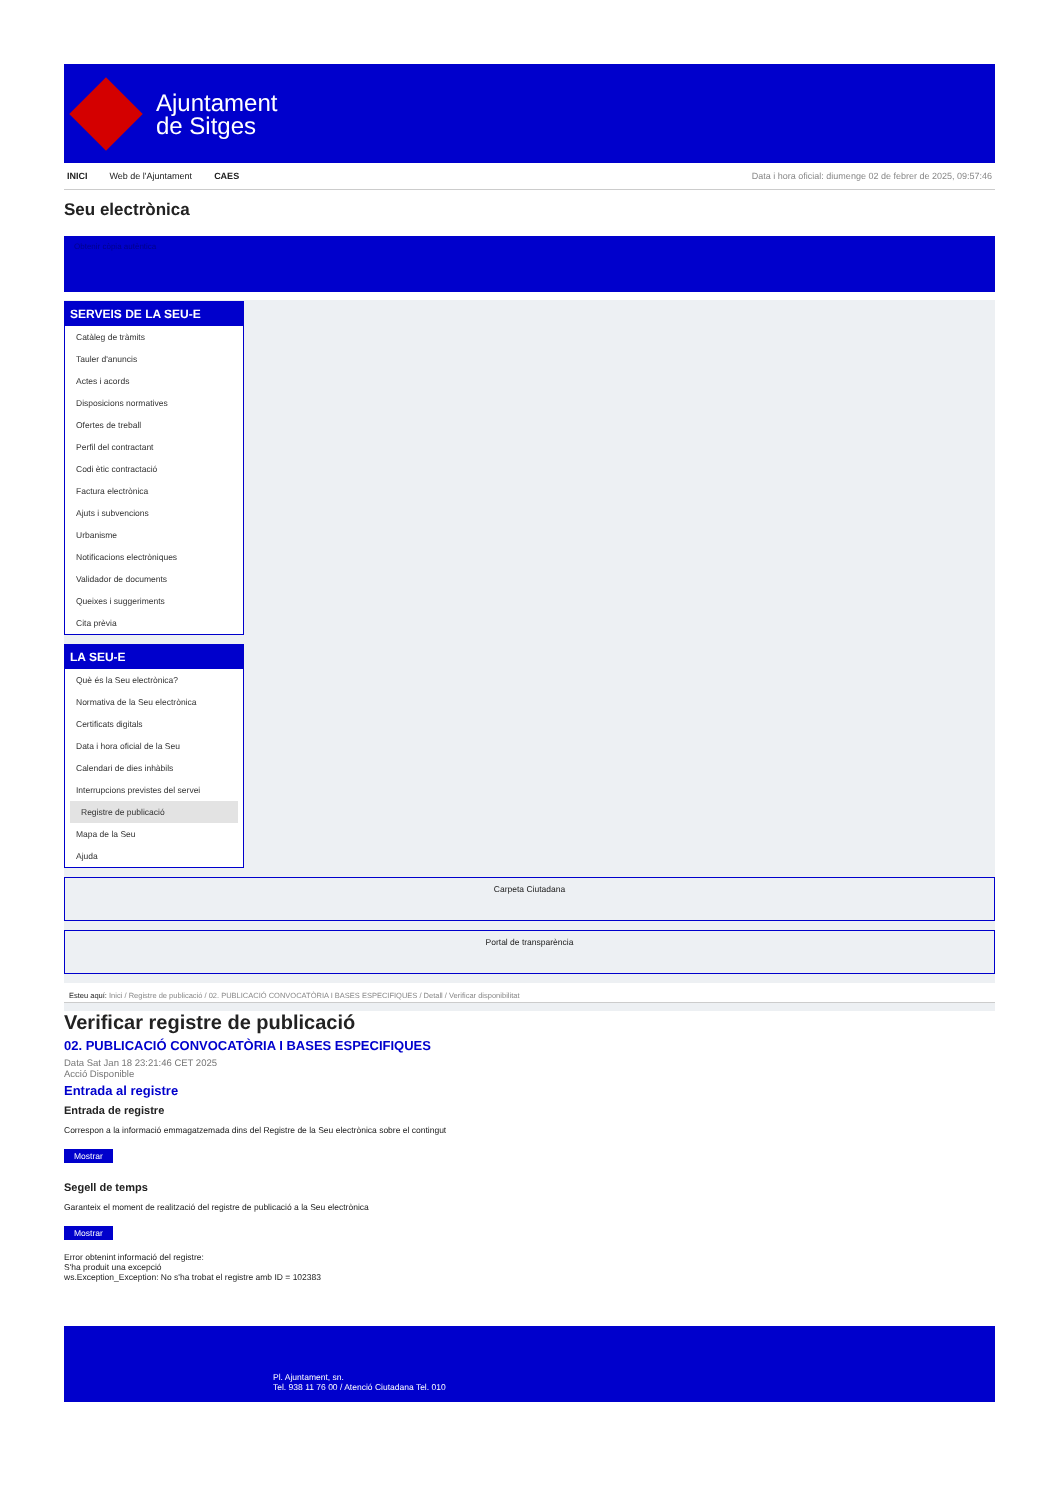Ajuntament
de Sitges
INICI Web de l'Ajuntament CAES Data i hora oficial: diumenge 02 de febrer de 2025, 09:57:46
Seu electrònica
Obtenir còpia autèntica
SERVEIS DE LA SEU-E
Catàleg de tràmits
Tauler d'anuncis
Actes i acords
Disposicions normatives
Ofertes de treball
Perfil del contractant
Codi ètic contractació
Factura electrònica
Ajuts i subvencions
Urbanisme
Notificacions electròniques
Validador de documents
Queixes i suggeriments
Cita prèvia
LA SEU-E
Què és la Seu electrònica?
Normativa de la Seu electrònica
Certificats digitals
Data i hora oficial de la Seu
Calendari de dies inhàbils
Interrupcions previstes del servei
Registre de publicació
Mapa de la Seu
Ajuda
Carpeta Ciutadana
Portal de transparència
Esteu aquí: Inici / Registre de publicació / 02. PUBLICACIÓ CONVOCATÒRIA I BASES ESPECIFIQUES / Detall / Verificar disponibilitat
Verificar registre de publicació
02. PUBLICACIÓ CONVOCATÒRIA I BASES ESPECIFIQUES
Data Sat Jan 18 23:21:46 CET 2025
Acció Disponible
Entrada al registre
Entrada de registre
Correspon a la informació emmagatzemada dins del Registre de la Seu electrònica sobre el contingut
Mostrar
Segell de temps
Garanteix el moment de realització del registre de publicació a la Seu electrònica
Mostrar
Error obtenint informació del registre:
S'ha produit una excepció
ws.Exception_Exception: No s'ha trobat el registre amb ID = 102383
Pl. Ajuntament, sn.
Tel. 938 11 76 00 / Atenció Ciutadana Tel. 010